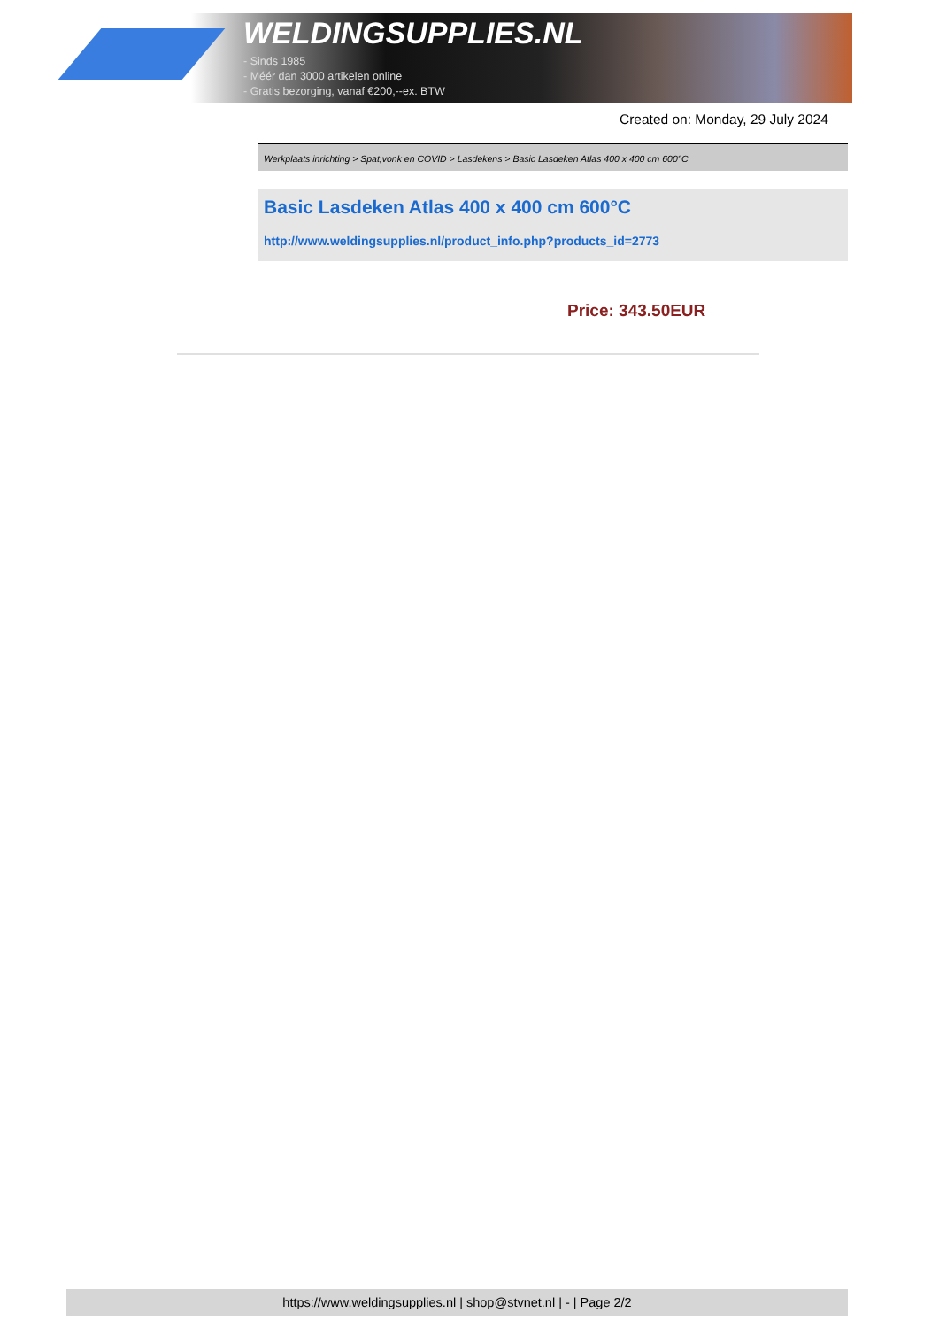WELDINGSUPPLIES.NL
- Sinds 1985
- Méér dan 3000 artikelen online
- Gratis bezorging, vanaf €200,--ex. BTW
Created on: Monday, 29 July 2024
Werkplaats inrichting > Spat,vonk en COVID > Lasdekens > Basic Lasdeken Atlas 400 x 400 cm 600°C
Basic Lasdeken Atlas 400 x 400 cm 600°C
http://www.weldingsupplies.nl/product_info.php?products_id=2773
Price: 343.50EUR
https://www.weldingsupplies.nl | shop@stvnet.nl | - | Page 2/2